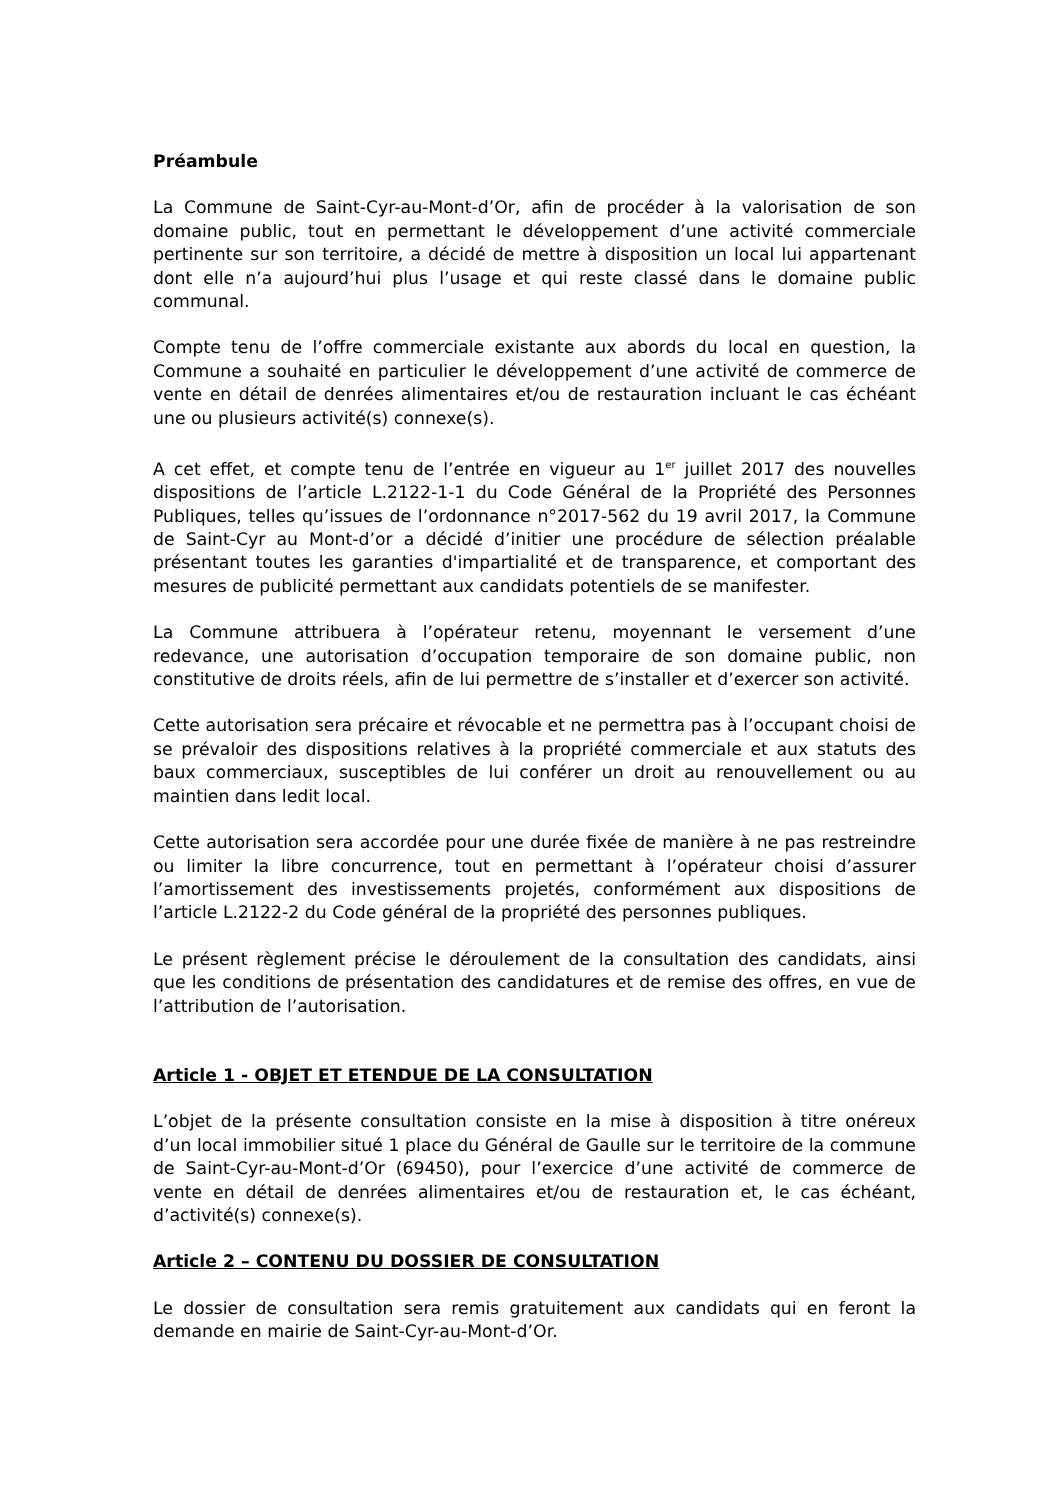Préambule
La Commune de Saint-Cyr-au-Mont-d’Or, afin de procéder à la valorisation de son domaine public, tout en permettant le développement d’une activité commerciale pertinente sur son territoire, a décidé de mettre à disposition un local lui appartenant dont elle n’a aujourd’hui plus l’usage et qui reste classé dans le domaine public communal.
Compte tenu de l’offre commerciale existante aux abords du local en question, la Commune a souhaité en particulier le développement d’une activité de commerce de vente en détail de denrées alimentaires et/ou de restauration incluant le cas échéant une ou plusieurs activité(s) connexe(s).
A cet effet, et compte tenu de l’entrée en vigueur au 1<sup>er</sup> juillet 2017 des nouvelles dispositions de l’article L.2122-1-1 du Code Général de la Propriété des Personnes Publiques, telles qu’issues de l’ordonnance n°2017-562 du 19 avril 2017, la Commune de Saint-Cyr au Mont-d’or a décidé d’initier une procédure de sélection préalable présentant toutes les garanties d'impartialité et de transparence, et comportant des mesures de publicité permettant aux candidats potentiels de se manifester.
La Commune attribuera à l’opérateur retenu, moyennant le versement d’une redevance, une autorisation d’occupation temporaire de son domaine public, non constitutive de droits réels, afin de lui permettre de s’installer et d’exercer son activité.
Cette autorisation sera précaire et révocable et ne permettra pas à l’occupant choisi de se prévaloir des dispositions relatives à la propriété commerciale et aux statuts des baux commerciaux, susceptibles de lui conférer un droit au renouvellement ou au maintien dans ledit local.
Cette autorisation sera accordée pour une durée fixée de manière à ne pas restreindre ou limiter la libre concurrence, tout en permettant à l’opérateur choisi d’assurer l’amortissement des investissements projetés, conformément aux dispositions de l’article L.2122-2 du Code général de la propriété des personnes publiques.
Le présent règlement précise le déroulement de la consultation des candidats, ainsi que les conditions de présentation des candidatures et de remise des offres, en vue de l’attribution de l’autorisation.
Article 1 - OBJET ET ETENDUE DE LA CONSULTATION
L’objet de la présente consultation consiste en la mise à disposition à titre onéreux d’un local immobilier situé 1 place du Général de Gaulle sur le territoire de la commune de Saint-Cyr-au-Mont-d’Or (69450), pour l’exercice d’une activité de commerce de vente en détail de denrées alimentaires et/ou de restauration et, le cas échéant, d’activité(s) connexe(s).
Article 2 – CONTENU DU DOSSIER DE CONSULTATION
Le dossier de consultation sera remis gratuitement aux candidats qui en feront la demande en mairie de Saint-Cyr-au-Mont-d’Or.